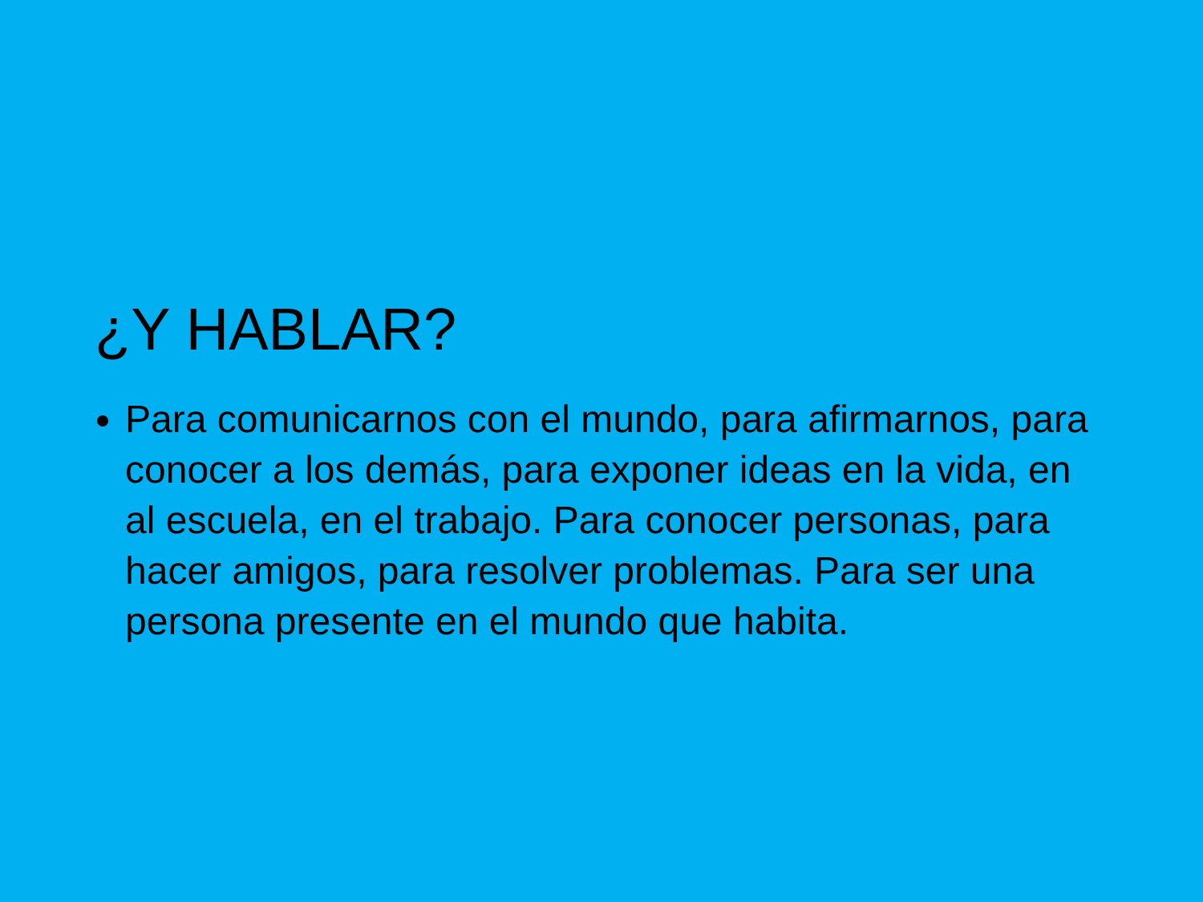¿Y HABLAR?
Para comunicarnos con el mundo, para afirmarnos, para conocer a los demás, para exponer ideas en la vida, en al escuela, en el trabajo. Para conocer personas, para hacer amigos, para resolver problemas. Para ser una persona presente en el mundo que habita.